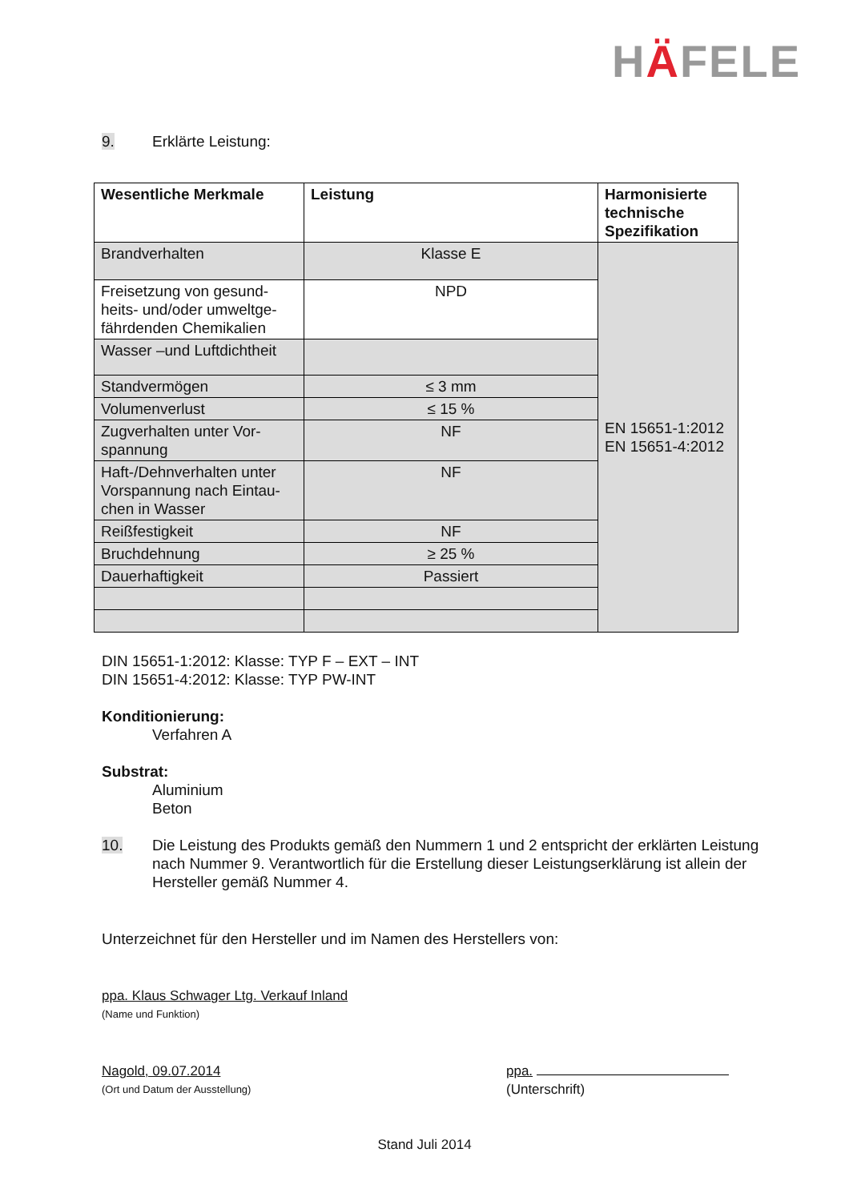HÄFELE
9. Erklärte Leistung:
| Wesentliche Merkmale | Leistung | Harmonisierte technische Spezifikation |
| --- | --- | --- |
| Brandverhalten | Klasse E | EN 15651-1:2012 EN 15651-4:2012 |
| Freisetzung von gesund-heits- und/oder umweltge-fährdenden Chemikalien | NPD | |
| Wasser –und Luftdichtheit | | |
| Standvermögen | ≤ 3 mm | |
| Volumenverlust | ≤ 15 % | |
| Zugverhalten unter Vor-spannung | NF | |
| Haft-/Dehnverhalten unter Vorspannung nach Eintau-chen in Wasser | NF | |
| Reißfestigkeit | NF | |
| Bruchdehnung | ≥ 25 % | |
| Dauerhaftigkeit | Passiert | |
DIN 15651-1:2012: Klasse: TYP F – EXT – INT
DIN 15651-4:2012: Klasse: TYP PW-INT
Konditionierung:
Verfahren A
Substrat:
Aluminium
Beton
10. Die Leistung des Produkts gemäß den Nummern 1 und 2 entspricht der erklärten Leistung nach Nummer 9. Verantwortlich für die Erstellung dieser Leistungserklärung ist allein der Hersteller gemäß Nummer 4.
Unterzeichnet für den Hersteller und im Namen des Herstellers von:
ppa. Klaus Schwager Ltg. Verkauf Inland
(Name und Funktion)
Nagold, 09.07.2014
(Ort und Datum der Ausstellung)
ppa.
(Unterschrift)
Stand Juli 2014